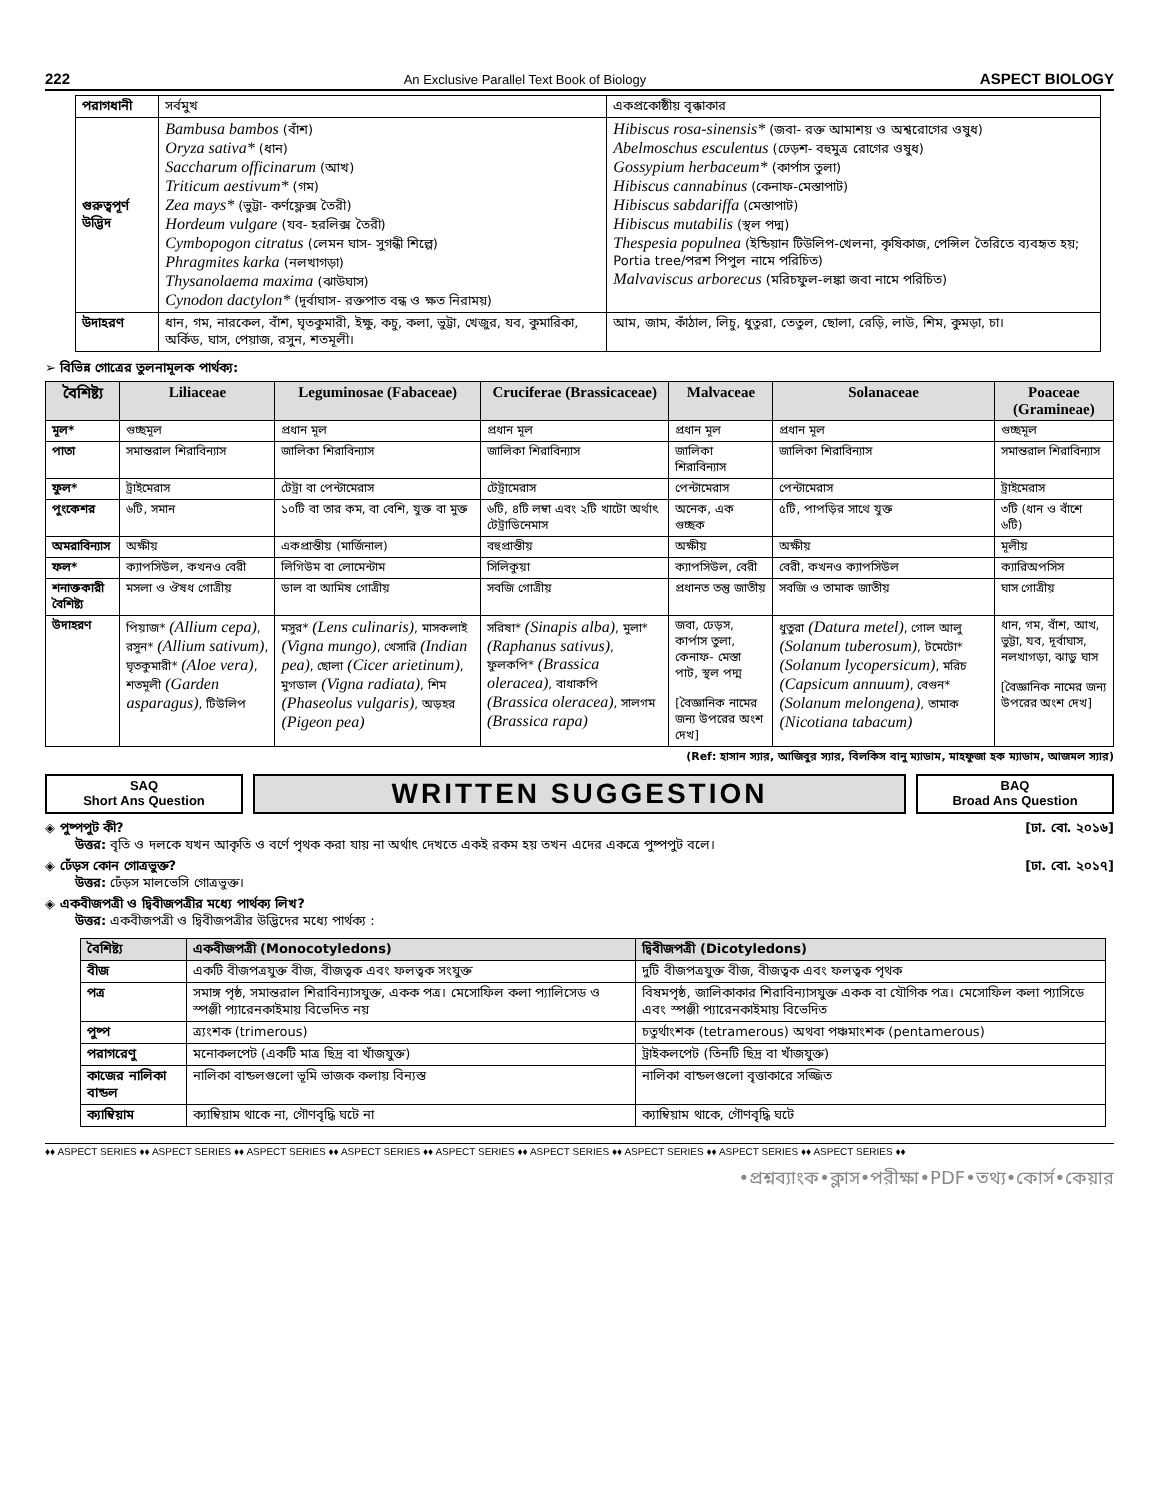222 An Exclusive Parallel Text Book of Biology ASPECT BIOLOGY
| পরাগধানী | সর্বমুখ | একপ্রকোষ্ঠীয় বৃক্কাকার |
| গুরুত্বপূর্ণ উদ্ভিদ | Bambusa bambos (বাঁশ) Oryza sativa* (ধান) Saccharum officinarum (আখ) Triticum aestivum* (গম) Zea mays* (ভুট্টা- কর্ণফ্লেক্স তৈরী) Hordeum vulgare (যব- হরলিক্স তৈরী) Cymbopogon citratus (লেমন ঘাস- সুগন্ধী শিল্পে) Phragmites karka (নলখাগড়া) Thysanolaema maxima (ঝাউঘাস) Cynodon dactylon* (দূর্বাঘাস- রক্তপাত বন্ধ ও ক্ষত নিরাময়) | Hibiscus rosa-sinensis* (জবা- রক্ত আমাশয় ও অশ্বরোগের ওষুধ) Abelmoschus esculentus (ঢেড়শ- বহুমুত্র রোগের ওষুধ) Gossypium herbaceum* (কার্পাস তুলা) Hibiscus cannabinus (কেনাফ-মেস্তাপাট) Hibiscus sabdariffa (মেস্তাপাট) Hibiscus mutabilis (স্থল পদ্ম) Thespesia populnea (ইন্ডিয়ান টিউলিপ-খেলনা, কৃষিকাজ, পেন্সিল তৈরিতে ব্যবহৃত হয়; Portia tree/পরশ পিপুল নামে পরিচিত) Malvaviscus arborecus (মরিচফুল-লঙ্কা জবা নামে পরিচিত) |
| উদাহরণ | ধান, গম, নারকেল, বাঁশ, ঘৃতকুমারী, ইক্ষু, কচু, কলা, ভুট্টা, খেজুর, যব, কুমারিকা, অর্কিড, ঘাস, পেয়াজ, রসুন, শতমূলী। | আম, জাম, কাঁঠাল, লিচু, ধুতুরা, তেতুল, ছোলা, রেড়ি, লাউ, শিম, কুমড়া, চা। |
➢ বিভিন্ন গোত্রের তুলনামূলক পার্থক্য:
| বৈশিষ্ট্য | Liliaceae | Leguminosae (Fabaceae) | Cruciferae (Brassicaceae) | Malvaceae | Solanaceae | Poaceae (Gramineae) |
| --- | --- | --- | --- | --- | --- | --- |
| মূল* | গুচ্ছমূল | প্রধান মূল | প্রধান মূল | প্রধান মূল | প্রধান মূল | গুচ্ছমূল |
| পাতা | সমান্তরাল শিরাবিন্যাস | জালিকা শিরাবিন্যাস | জালিকা শিরাবিন্যাস | জালিকা শিরাবিন্যাস | জালিকা শিরাবিন্যাস | সমান্তরাল শিরাবিন্যাস |
| ফুল* | ট্রাইমেরাস | টেট্রা বা পেন্টামেরাস | টেট্রামেরাস | পেন্টামেরাস | পেন্টামেরাস | ট্রাইমেরাস |
| পুংকেশর | ৬টি, সমান | ১০টি বা তার কম, বা বেশি, যুক্ত বা মুক্ত | ৬টি, ৪টি লম্বা এবং ২টি খাটো অর্থাৎ টেট্রাডিনেমাস | অনেক, এক গুচ্ছক | ৫টি, পাপড়ির সাথে যুক্ত | ৩টি (ধান ও বাঁশে ৬টি) |
| অমরাবিন্যাস | অক্ষীয় | একপ্রান্তীয় (মার্জিনাল) | বহুপ্রান্তীয় | অক্ষীয় | অক্ষীয় | মূলীয় |
| ফল* | ক্যাপসিউল, কখনও বেরী | লিগিউম বা লোমেন্টাম | সিলিকুয়া | ক্যাপসিউল, বেরী | বেরী, কখনও ক্যাপসিউল | ক্যারিঅপসিস |
| শনাক্তকারী বৈশিষ্ট্য | মসলা ও ঔষধ গোত্রীয় | ডাল বা আমিষ গোত্রীয় | সবজি গোত্রীয় | প্রধানত তন্তু জাতীয় | সবজি ও তামাক জাতীয় | ঘাস গোত্রীয় |
| উদাহরণ | পিয়াজ* (Allium cepa) , রসুন* (Allium sativum) , ঘৃতকুমারী* (Aloe vera) , শতমূলী (Garden asparagus) , টিউলিপ | মসুর* (Lens culinaris) , মাসকলাই (Vigna mungo) , খেসারি (Indian pea) , ছোলা (Cicer arietinum) , মুগডাল (Vigna radiata) , শিম (Phaseolus vulgaris) , অড়হর (Pigeon pea) | সরিষা* (Sinapis alba) , মুলা* (Raphanus sativus) , ফুলকপি* (Brassica oleracea) , বাধাকপি (Brassica oleracea) , সালগম (Brassica rapa) | জবা, ঢেড়স, কার্পাস তুলা, কেনাফ- মেস্তা পাট, স্থল পদ্ম [বৈজ্ঞানিক নামের জন্য উপরের অংশ দেখ] | ধুতুরা (Datura metel) , গোল আলু (Solanum tuberosum) , টমেটো* (Solanum lycopersicum) , মরিচ (Capsicum annuum) , বেগুন* (Solanum melongena) , তামাক (Nicotiana tabacum) | ধান, গম, বাঁশ, আখ, ভুট্টা, যব, দূর্বাঘাস, নলখাগড়া, ঝাড়ু ঘাস [বৈজ্ঞানিক নামের জন্য উপরের অংশ দেখ] |
(Ref: হাসান স্যার, আজিবুর স্যার, বিলকিস বানু ম্যাডাম, মাহফুজা হক ম্যাডাম, আজমল স্যার)
SAQ
Short Ans Question
WRITTEN SUGGESTION
BAQ
Broad Ans Question
◈ পুষ্পপুট কী? [ঢা. বো. ২০১৬]
উত্তর: বৃতি ও দলকে যখন আকৃতি ও বর্ণে পৃথক করা যায় না অর্থাৎ দেখতে একই রকম হয় তখন এদের একত্রে পুষ্পপুট বলে।
◈ ঢেঁড়স কোন গোত্রভুক্ত? [ঢা. বো. ২০১৭]
উত্তর: ঢেঁড়স মালভেসি গোত্রভুক্ত।
◈ একবীজপত্রী ও দ্বিবীজপত্রীর মধ্যে পার্থক্য লিখ?
উত্তর: একবীজপত্রী ও দ্বিবীজপত্রীর উদ্ভিদের মধ্যে পার্থক্য :
| বৈশিষ্ট্য | একবীজপত্রী (Monocotyledons) | দ্বিবীজপত্রী (Dicotyledons) |
| --- | --- | --- |
| বীজ | একটি বীজপত্রযুক্ত বীজ, বীজত্বক এবং ফলত্বক সংযুক্ত | দুটি বীজপত্রযুক্ত বীজ, বীজত্বক এবং ফলত্বক পৃথক |
| পত্র | সমাঙ্গ পৃষ্ঠ, সমান্তরাল শিরাবিন্যাসযুক্ত, একক পত্র। মেসোফিল কলা প্যালিসেড ও স্পঞ্জী প্যারেনকাইমায় বিভেদিত নয় | বিষমপৃষ্ঠ, জালিকাকার শিরাবিন্যাসযুক্ত একক বা যৌগিক পত্র। মেসোফিল কলা প্যাসিডে এবং স্পঞ্জী প্যারেনকাইমায় বিভেদিত |
| পুষ্প | ত্র্যংশক (trimerous) | চতুর্থাংশক (tetramerous) অথবা পঞ্চমাংশক (pentamerous) |
| পরাগরেণু | মনোকলপেট (একটি মাত্র ছিদ্র বা খাঁজযুক্ত) | ট্রাইকলপেট (তিনটি ছিদ্র বা খাঁজযুক্ত) |
| কাজের নালিকা বান্ডল | নালিকা বান্ডলগুলো ভূমি ভাজক কলায় বিন্যস্ত | নালিকা বান্ডলগুলো বৃত্তাকারে সজ্জিত |
| ক্যাম্বিয়াম | ক্যাম্বিয়াম থাকে না, গৌণবৃদ্ধি ঘটে না | ক্যাম্বিয়াম থাকে, গৌণবৃদ্ধি ঘটে |
♦♦ ASPECT SERIES ♦♦ ASPECT SERIES ♦♦ ASPECT SERIES ♦♦ ASPECT SERIES ♦♦ ASPECT SERIES ♦♦ ASPECT SERIES ♦♦ ASPECT SERIES ♦♦ ASPECT SERIES ♦♦ ASPECT SERIES ♦♦
•প্রশ্নব্যাংক•ক্লাস•পরীক্ষা•PDF•তথ্য•কোর্স•কেয়ার